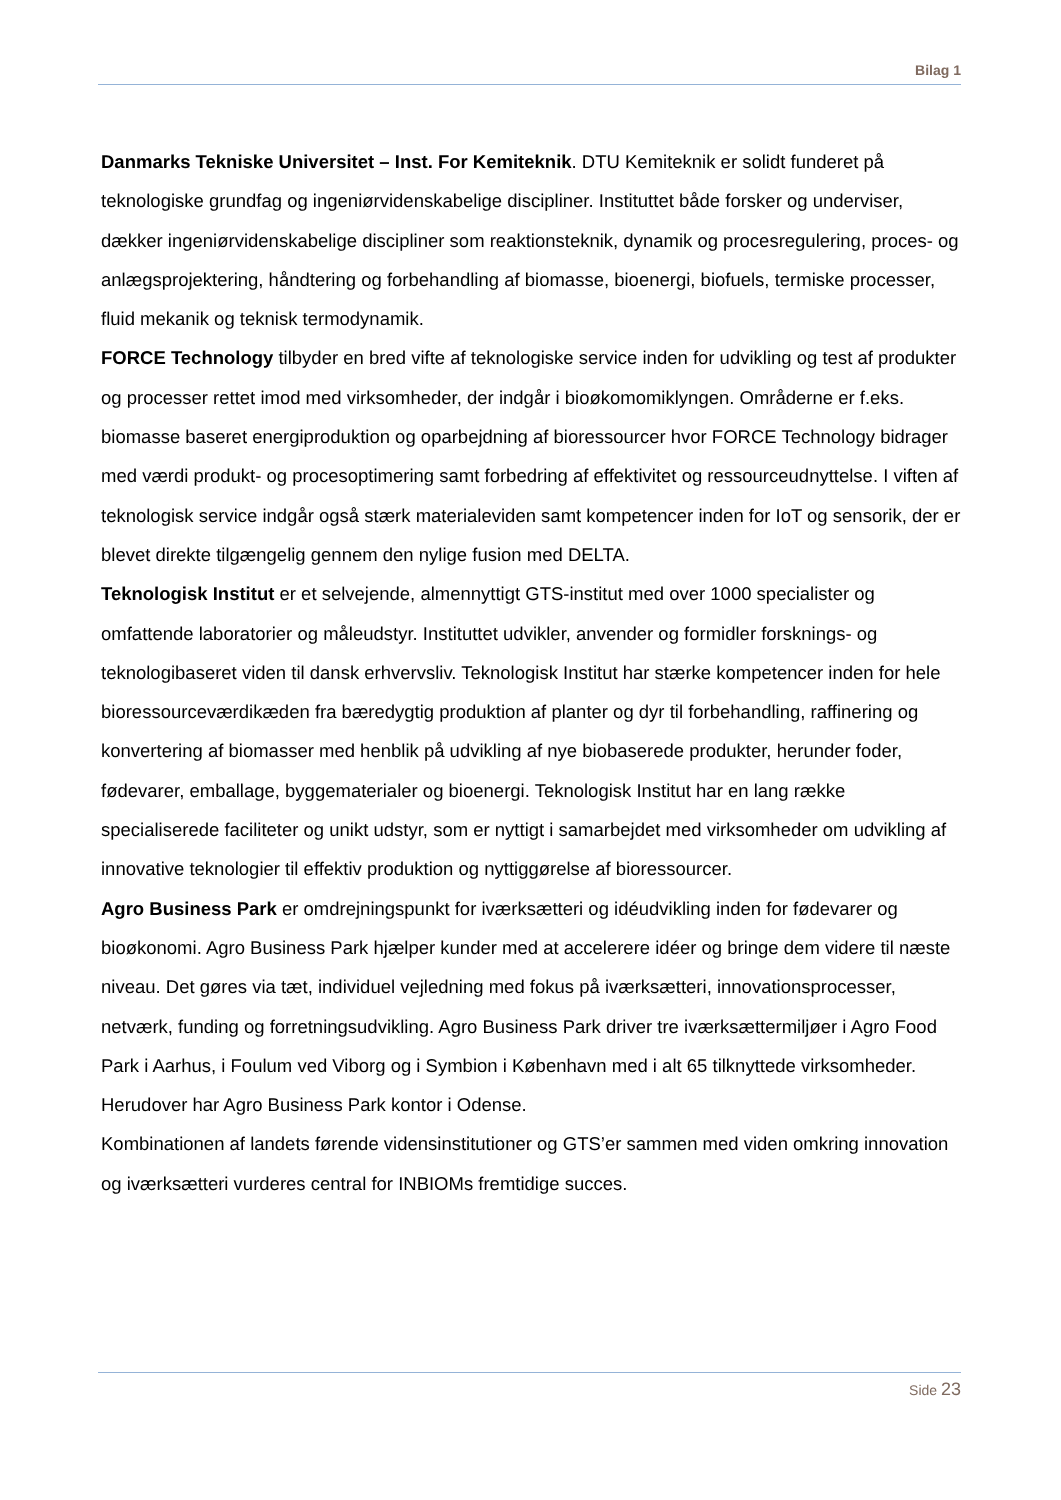Bilag 1
Danmarks Tekniske Universitet – Inst. For Kemiteknik. DTU Kemiteknik er solidt funderet på teknologiske grundfag og ingeniørvidenskabelige discipliner. Instituttet både forsker og underviser, dækker ingeniørvidenskabelige discipliner som reaktionsteknik, dynamik og procesregulering, proces- og anlægsprojektering, håndtering og forbehandling af biomasse, bioenergi, biofuels, termiske processer, fluid mekanik og teknisk termodynamik.
FORCE Technology tilbyder en bred vifte af teknologiske service inden for udvikling og test af produkter og processer rettet imod med virksomheder, der indgår i bioøkomomiklyngen. Områderne er f.eks. biomasse baseret energiproduktion og oparbejdning af bioressourcer hvor FORCE Technology bidrager med værdi produkt- og procesoptimering samt forbedring af effektivitet og ressourceudnyttelse. I viften af teknologisk service indgår også stærk materialeviden samt kompetencer inden for IoT og sensorik, der er blevet direkte tilgængelig gennem den nylige fusion med DELTA.
Teknologisk Institut er et selvejende, almennyttigt GTS-institut med over 1000 specialister og omfattende laboratorier og måleudstyr. Instituttet udvikler, anvender og formidler forsknings- og teknologibaseret viden til dansk erhvervsliv. Teknologisk Institut har stærke kompetencer inden for hele bioressourceværdikæden fra bæredygtig produktion af planter og dyr til forbehandling, raffinering og konvertering af biomasser med henblik på udvikling af nye biobaserede produkter, herunder foder, fødevarer, emballage, byggematerialer og bioenergi. Teknologisk Institut har en lang række specialiserede faciliteter og unikt udstyr, som er nyttigt i samarbejdet med virksomheder om udvikling af innovative teknologier til effektiv produktion og nyttiggørelse af bioressourcer.
Agro Business Park er omdrejningspunkt for iværksætteri og idéudvikling inden for fødevarer og bioøkonomi. Agro Business Park hjælper kunder med at accelerere idéer og bringe dem videre til næste niveau. Det gøres via tæt, individuel vejledning med fokus på iværksætteri, innovationsprocesser, netværk, funding og forretningsudvikling. Agro Business Park driver tre iværksættermiljøer i Agro Food Park i Aarhus, i Foulum ved Viborg og i Symbion i København med i alt 65 tilknyttede virksomheder. Herudover har Agro Business Park kontor i Odense.
Kombinationen af landets førende vidensinstitutioner og GTS’er sammen med viden omkring innovation og iværksætteri vurderes central for INBIOMs fremtidige succes.
Side 23